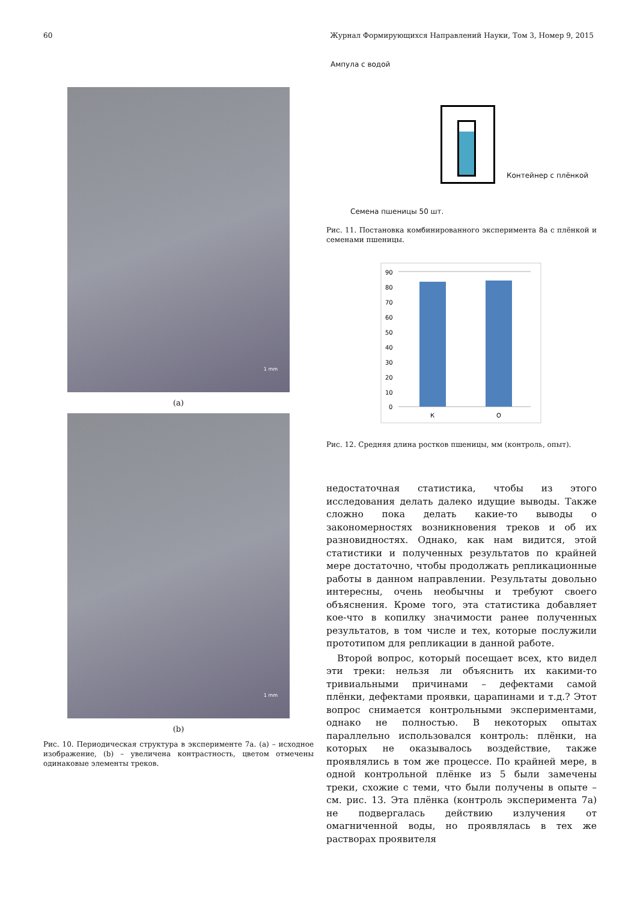60 Журнал Формирующихся Направлений Науки, Том 3, Номер 9, 2015
1 mm
(a)
1 mm
(b)
Рис. 10. Периодическая структура в эксперименте 7a. (a) – исходное изображение, (b) – увеличена контрастность, цветом отмечены одинаковые элементы треков.
Ампула с водой
Контейнер с плёнкой
Семена пшеницы 50 шт.
Рис. 11. Постановка комбинированного эксперимента 8a с плёнкой и семенами пшеницы.
90
80
70
60
50
40
30
20
10
0
К
О
Рис. 12. Средняя длина ростков пшеницы, мм (контроль, опыт).
недостаточная статистика, чтобы из этого исследования делать далеко идущие выводы. Также сложно пока делать какие-то выводы о закономерностях возникновения треков и об их разновидностях. Однако, как нам видится, этой статистики и полученных результатов по крайней мере достаточно, чтобы продолжать репликационные работы в данном направлении. Результаты довольно интересны, очень необычны и требуют своего объяснения. Кроме того, эта статистика добавляет кое-что в копилку значимости ранее полученных результатов, в том числе и тех, которые послужили прототипом для репликации в данной работе.
Второй вопрос, который посещает всех, кто видел эти треки: нельзя ли объяснить их какими-то тривиальными причинами – дефектами самой плёнки, дефектами проявки, царапинами и т.д.? Этот вопрос снимается контрольными экспериментами, однако не полностью. В некоторых опытах параллельно использовался контроль: плёнки, на которых не оказывалось воздействие, также проявлялись в том же процессе. По крайней мере, в одной контрольной плёнке из 5 были замечены треки, схожие с теми, что были получены в опыте – см. рис. 13. Эта плёнка (контроль эксперимента 7a) не подвергалась действию излучения от омагниченной воды, но проявлялась в тех же растворах проявителя